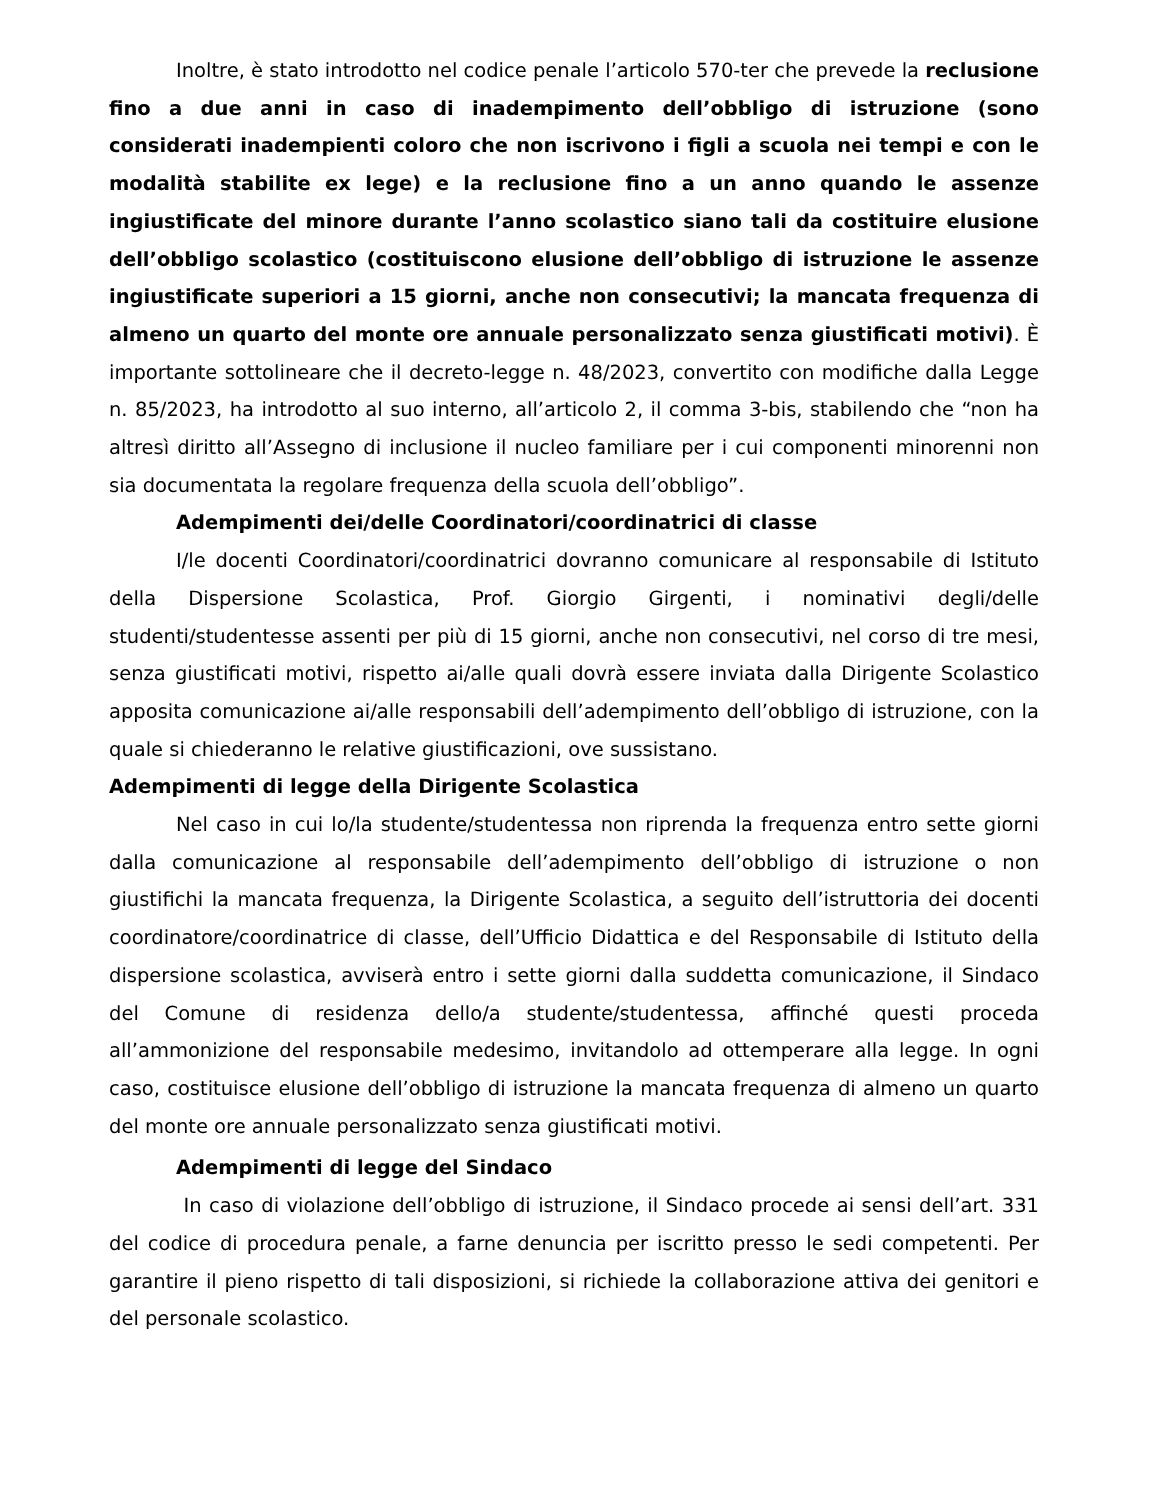Inoltre, è stato introdotto nel codice penale l’articolo 570-ter che prevede la reclusione fino a due anni in caso di inadempimento dell’obbligo di istruzione (sono considerati inadempienti coloro che non iscrivono i figli a scuola nei tempi e con le modalità stabilite ex lege) e la reclusione fino a un anno quando le assenze ingiustificate del minore durante l’anno scolastico siano tali da costituire elusione dell’obbligo scolastico (costituiscono elusione dell’obbligo di istruzione le assenze ingiustificate superiori a 15 giorni, anche non consecutivi; la mancata frequenza di almeno un quarto del monte ore annuale personalizzato senza giustificati motivi). È importante sottolineare che il decreto-legge n. 48/2023, convertito con modifiche dalla Legge n. 85/2023, ha introdotto al suo interno, all’articolo 2, il comma 3-bis, stabilendo che “non ha altresì diritto all’Assegno di inclusione il nucleo familiare per i cui componenti minorenni non sia documentata la regolare frequenza della scuola dell’obbligo”.
Adempimenti dei/delle Coordinatori/coordinatrici di classe
I/le docenti Coordinatori/coordinatrici dovranno comunicare al responsabile di Istituto della Dispersione Scolastica, Prof. Giorgio Girgenti, i nominativi degli/delle studenti/studentesse assenti per più di 15 giorni, anche non consecutivi, nel corso di tre mesi, senza giustificati motivi, rispetto ai/alle quali dovrà essere inviata dalla Dirigente Scolastico apposita comunicazione ai/alle responsabili dell’adempimento dell’obbligo di istruzione, con la quale si chiederanno le relative giustificazioni, ove sussistano.
Adempimenti di legge della Dirigente Scolastica
Nel caso in cui lo/la studente/studentessa non riprenda la frequenza entro sette giorni dalla comunicazione al responsabile dell’adempimento dell’obbligo di istruzione o non giustifichi la mancata frequenza, la Dirigente Scolastica, a seguito dell’istruttoria dei docenti coordinatore/coordinatrice di classe, dell’Ufficio Didattica e del Responsabile di Istituto della dispersione scolastica, avviserà entro i sette giorni dalla suddetta comunicazione, il Sindaco del Comune di residenza dello/a studente/studentessa, affinché questi proceda all’ammonizione del responsabile medesimo, invitandolo ad ottemperare alla legge. In ogni caso, costituisce elusione dell’obbligo di istruzione la mancata frequenza di almeno un quarto del monte ore annuale personalizzato senza giustificati motivi.
Adempimenti di legge del Sindaco
In caso di violazione dell’obbligo di istruzione, il Sindaco procede ai sensi dell’art. 331 del codice di procedura penale, a farne denuncia per iscritto presso le sedi competenti. Per garantire il pieno rispetto di tali disposizioni, si richiede la collaborazione attiva dei genitori e del personale scolastico.